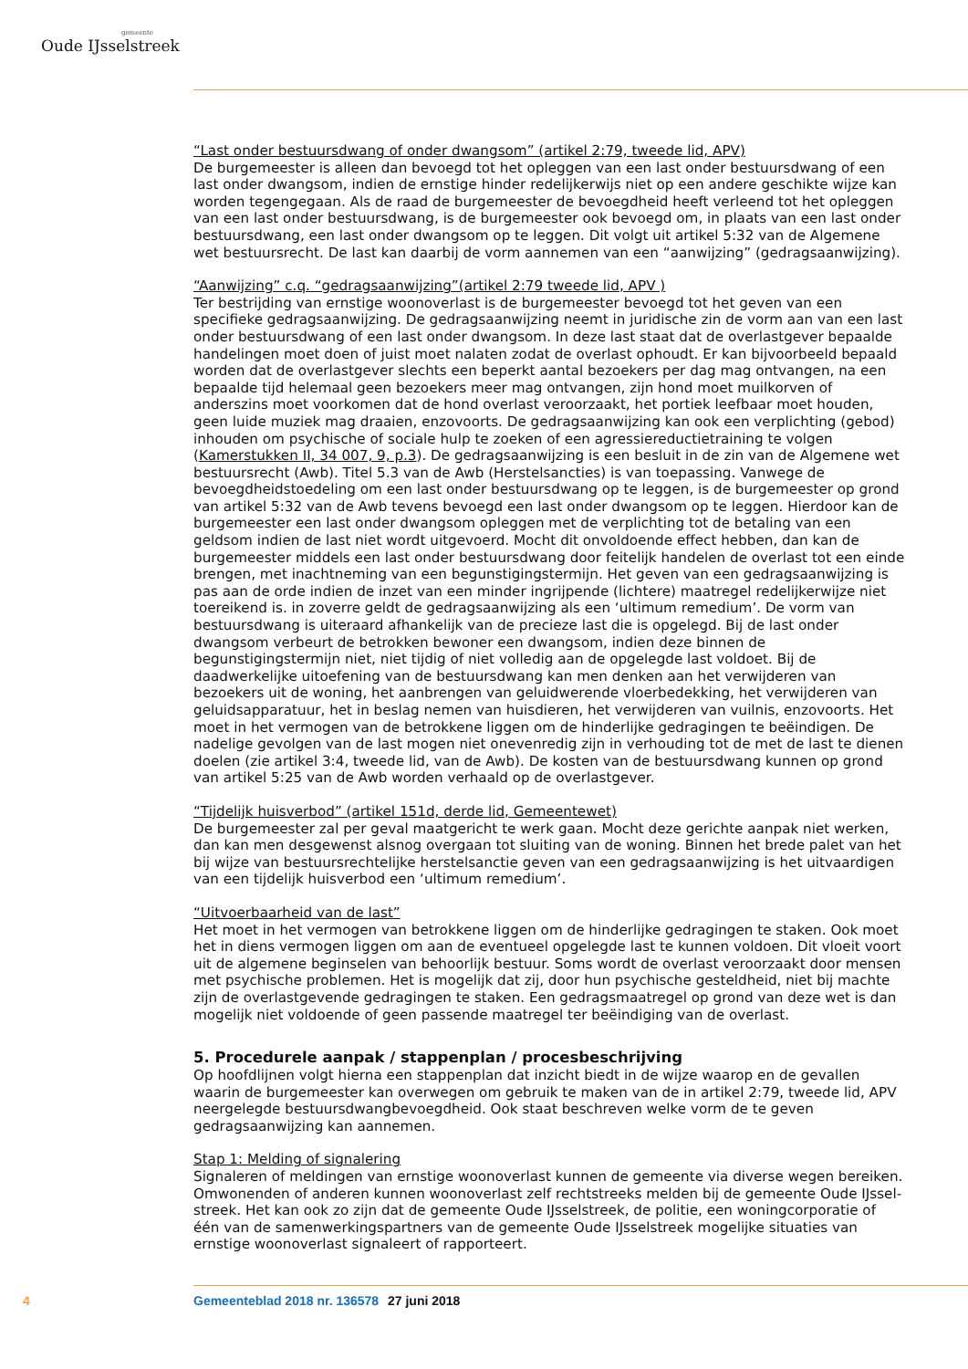gemeente
Oude IJsselstreek
“Last onder bestuursdwang of onder dwangsom” (artikel 2:79, tweede lid, APV)
De burgemeester is alleen dan bevoegd tot het opleggen van een last onder bestuursdwang of een last onder dwangsom, indien de ernstige hinder redelijkerwijs niet op een andere geschikte wijze kan worden tegengegaan. Als de raad de burgemeester de bevoegdheid heeft verleend tot het opleggen van een last onder bestuursdwang, is de burgemeester ook bevoegd om, in plaats van een last onder bestuurs­dwang, een last onder dwangsom op te leggen. Dit volgt uit artikel 5:32 van de Algemene wet bestuurs­recht. De last kan daarbij de vorm aannemen van een “aanwijzing” (gedragsaanwijzing).
“Aanwijzing” c.q. “gedragsaanwijzing”(artikel 2:79 tweede lid, APV )
Ter bestrijding van ernstige woonoverlast is de burgemeester bevoegd tot het geven van een specifieke gedragsaanwijzing. De gedragsaanwijzing neemt in juridische zin de vorm aan van een last onder be­stuursdwang of een last onder dwangsom. In deze last staat dat de overlastgever bepaalde handelingen moet doen of juist moet nalaten zodat de overlast ophoudt. Er kan bijvoorbeeld bepaald worden dat de overlastgever slechts een beperkt aantal bezoekers per dag mag ontvangen, na een bepaalde tijd helemaal geen bezoekers meer mag ontvangen, zijn hond moet muilkorven of anderszins moet voor­komen dat de hond overlast veroorzaakt, het portiek leefbaar moet houden, geen luide muziek mag draaien, enzovoorts. De gedragsaanwijzing kan ook een verplichting (gebod) inhouden om psychische of sociale hulp te zoeken of een agressiereductietraining te volgen (Kamerstukken II, 34 007, 9, p.3). De gedragsaanwijzing is een besluit in de zin van de Algemene wet bestuursrecht (Awb). Titel 5.3 van de Awb (Herstelsancties) is van toepassing. Vanwege de bevoegdheidstoedeling om een last onder bestuursdwang op te leggen, is de burgemeester op grond van artikel 5:32 van de Awb tevens bevoegd een last onder dwangsom op te leggen. Hierdoor kan de burgemeester een last onder dwangsom op­leggen met de verplichting tot de betaling van een geldsom indien de last niet wordt uitgevoerd. Mocht dit onvoldoende effect hebben, dan kan de burgemeester middels een last onder bestuursdwang door feitelijk handelen de overlast tot een einde brengen, met inachtneming van een begunstigingstermijn. Het geven van een gedragsaanwijzing is pas aan de orde indien de inzet van een minder ingrijpende (lichtere) maatregel redelijkerwijze niet toereikend is. in zoverre geldt de gedragsaanwijzing als een ‘ultimum remedium’. De vorm van bestuursdwang is uiteraard afhankelijk van de precieze last die is opgelegd. Bij de last onder dwangsom verbeurt de betrokken bewoner een dwangsom, indien deze binnen de begunstigingstermijn niet, niet tijdig of niet volledig aan de opgelegde last voldoet. Bij de daadwerkelijke uitoefening van de bestuursdwang kan men denken aan het verwijderen van bezoekers uit de woning, het aanbrengen van geluidwerende vloerbedekking, het verwijderen van geluidsappara­tuur, het in beslag nemen van huisdieren, het verwijderen van vuilnis, enzovoorts. Het moet in het vermogen van de betrokkene liggen om de hinderlijke gedragingen te beëindigen. De nadelige gevolgen van de last mogen niet onevenredig zijn in verhouding tot de met de last te dienen doelen (zie artikel 3:4, tweede lid, van de Awb). De kosten van de bestuursdwang kunnen op grond van artikel 5:25 van de Awb worden verhaald op de overlastgever.
“Tijdelijk huisverbod” (artikel 151d, derde lid, Gemeentewet)
De burgemeester zal per geval maatgericht te werk gaan. Mocht deze gerichte aanpak niet werken, dan kan men desgewenst alsnog overgaan tot sluiting van de woning. Binnen het brede palet van het bij wijze van bestuursrechtelijke herstelsanctie geven van een gedragsaanwijzing is het uitvaardigen van een tijdelijk huisverbod een ‘ultimum remedium’.
“Uitvoerbaarheid van de last”
Het moet in het vermogen van betrokkene liggen om de hinderlijke gedragingen te staken. Ook moet het in diens vermogen liggen om aan de eventueel opgelegde last te kunnen voldoen. Dit vloeit voort uit de algemene beginselen van behoorlijk bestuur. Soms wordt de overlast veroorzaakt door mensen met psychische problemen. Het is mogelijk dat zij, door hun psychische gesteldheid, niet bij machte zijn de overlastgevende gedragingen te staken. Een gedragsmaatregel op grond van deze wet is dan mogelijk niet voldoende of geen passende maatregel ter beëindiging van de overlast.
5. Procedurele aanpak / stappenplan / procesbeschrijving
Op hoofdlijnen volgt hierna een stappenplan dat inzicht biedt in de wijze waarop en de gevallen waarin de burgemeester kan overwegen om gebruik te maken van de in artikel 2:79, tweede lid, APV neerge­legde bestuursdwangbevoegdheid. Ook staat beschreven welke vorm de te geven gedragsaanwijzing kan aannemen.
Stap 1: Melding of signalering
Signaleren of meldingen van ernstige woonoverlast kunnen de gemeente via diverse wegen bereiken. Omwonenden of anderen kunnen woonoverlast zelf rechtstreeks melden bij de gemeente Oude IJssel­streek. Het kan ook zo zijn dat de gemeente Oude IJsselstreek, de politie, een woningcorporatie of één van de samenwerkingspartners van de gemeente Oude IJsselstreek mogelijke situaties van ernstige woonoverlast signaleert of rapporteert.
4 Gemeenteblad 2018 nr. 136578 27 juni 2018